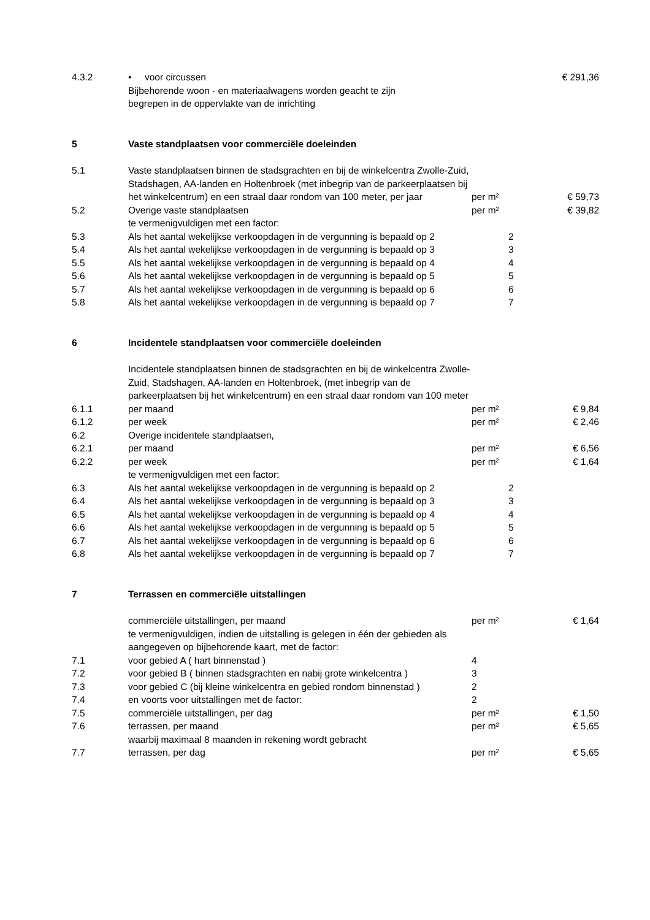| 4.3.2 | • voor circussen Bijbehorende woon - en materiaalwagens worden geacht te zijn begrepen in de oppervlakte van de inrichting | | € 291,36 |
| 5 | Vaste standplaatsen voor commerciële doeleinden | | |
| 5.1 | Vaste standplaatsen binnen de stadsgrachten en bij de winkelcentra Zwolle-Zuid, Stadshagen, AA-landen en Holtenbroek (met inbegrip van de parkeerplaatsen bij het winkelcentrum) en een straal daar rondom van 100 meter, per jaar | per m² | € 59,73 |
| 5.2 | Overige vaste standplaatsen | per m² | € 39,82 |
| | te vermenigvuldigen met een factor: | | |
| 5.3 | Als het aantal wekelijkse verkoopdagen in de vergunning is bepaald op 2 | 2 | |
| 5.4 | Als het aantal wekelijkse verkoopdagen in de vergunning is bepaald op 3 | 3 | |
| 5.5 | Als het aantal wekelijkse verkoopdagen in de vergunning is bepaald op 4 | 4 | |
| 5.6 | Als het aantal wekelijkse verkoopdagen in de vergunning is bepaald op 5 | 5 | |
| 5.7 | Als het aantal wekelijkse verkoopdagen in de vergunning is bepaald op 6 | 6 | |
| 5.8 | Als het aantal wekelijkse verkoopdagen in de vergunning is bepaald op 7 | 7 | |
| 6 | Incidentele standplaatsen voor commerciële doeleinden | | |
| | Incidentele standplaatsen binnen de stadsgrachten en bij de winkelcentra Zwolle-Zuid, Stadshagen, AA-landen en Holtenbroek, (met inbegrip van de parkeerplaatsen bij het winkelcentrum) en een straal daar rondom van 100 meter | | |
| 6.1.1 | per maand | per m² | € 9,84 |
| 6.1.2 | per week | per m² | € 2,46 |
| 6.2 | Overige incidentele standplaatsen, | | |
| 6.2.1 | per maand | per m² | € 6,56 |
| 6.2.2 | per week | per m² | € 1,64 |
| | te vermenigvuldigen met een factor: | | |
| 6.3 | Als het aantal wekelijkse verkoopdagen in de vergunning is bepaald op 2 | 2 | |
| 6.4 | Als het aantal wekelijkse verkoopdagen in de vergunning is bepaald op 3 | 3 | |
| 6.5 | Als het aantal wekelijkse verkoopdagen in de vergunning is bepaald op 4 | 4 | |
| 6.6 | Als het aantal wekelijkse verkoopdagen in de vergunning is bepaald op 5 | 5 | |
| 6.7 | Als het aantal wekelijkse verkoopdagen in de vergunning is bepaald op 6 | 6 | |
| 6.8 | Als het aantal wekelijkse verkoopdagen in de vergunning is bepaald op 7 | 7 | |
| 7 | Terrassen en commerciële uitstallingen | | |
| | commerciële uitstallingen, per maand | per m² | € 1,64 |
| | te vermenigvuldigen, indien de uitstalling is gelegen in één der gebieden als aangegeven op bijbehorende kaart, met de factor: | | |
| 7.1 | voor gebied A ( hart binnenstad ) | 4 | |
| 7.2 | voor gebied B ( binnen stadsgrachten en nabij grote winkelcentra ) | 3 | |
| 7.3 | voor gebied C (bij kleine winkelcentra en gebied rondom binnenstad ) | 2 | |
| 7.4 | en voorts voor uitstallingen met de factor: | 2 | |
| 7.5 | commerciële uitstallingen, per dag | per m² | € 1,50 |
| 7.6 | terrassen, per maand | per m² | € 5,65 |
| | waarbij maximaal 8 maanden in rekening wordt gebracht | | |
| 7.7 | terrassen, per dag | per m² | € 5,65 |